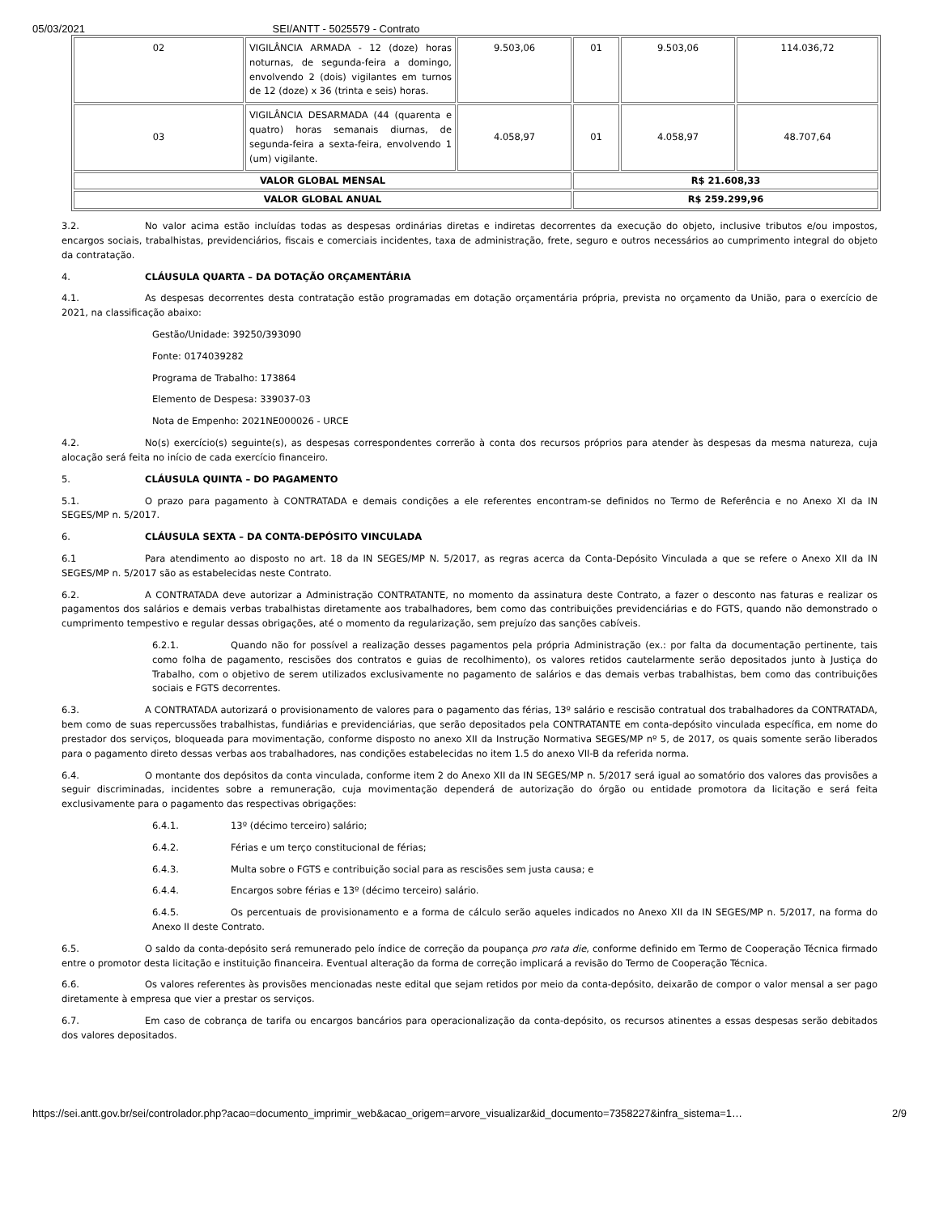05/03/2021 SEI/ANTT - 5025579 - Contrato
| 02 | VIGILÂNCIA ARMADA - 12 (doze) horas noturnas, de segunda-feira a domingo, envolvendo 2 (dois) vigilantes em turnos de 12 (doze) x 36 (trinta e seis) horas. | 9.503,06 | 01 | 9.503,06 | 114.036,72 |
| 03 | VIGILÂNCIA DESARMADA (44 (quarenta e quatro) horas semanais diurnas, de segunda-feira a sexta-feira, envolvendo 1 (um) vigilante. | 4.058,97 | 01 | 4.058,97 | 48.707,64 |
| VALOR GLOBAL MENSAL | | | R$ 21.608,33 | | |
| VALOR GLOBAL ANUAL | | | R$ 259.299,96 | | |
3.2. No valor acima estão incluídas todas as despesas ordinárias diretas e indiretas decorrentes da execução do objeto, inclusive tributos e/ou impostos, encargos sociais, trabalhistas, previdenciários, fiscais e comerciais incidentes, taxa de administração, frete, seguro e outros necessários ao cumprimento integral do objeto da contratação.
4. CLÁUSULA QUARTA – DA DOTAÇÃO ORÇAMENTÁRIA
4.1. As despesas decorrentes desta contratação estão programadas em dotação orçamentária própria, prevista no orçamento da União, para o exercício de 2021, na classificação abaixo:
Gestão/Unidade: 39250/393090
Fonte: 0174039282
Programa de Trabalho: 173864
Elemento de Despesa: 339037-03
Nota de Empenho: 2021NE000026 - URCE
4.2. No(s) exercício(s) seguinte(s), as despesas correspondentes correrão à conta dos recursos próprios para atender às despesas da mesma natureza, cuja alocação será feita no início de cada exercício financeiro.
5. CLÁUSULA QUINTA – DO PAGAMENTO
5.1. O prazo para pagamento à CONTRATADA e demais condições a ele referentes encontram-se definidos no Termo de Referência e no Anexo XI da IN SEGES/MP n. 5/2017.
6. CLÁUSULA SEXTA – DA CONTA-DEPÓSITO VINCULADA
6.1 Para atendimento ao disposto no art. 18 da IN SEGES/MP N. 5/2017, as regras acerca da Conta-Depósito Vinculada a que se refere o Anexo XII da IN SEGES/MP n. 5/2017 são as estabelecidas neste Contrato.
6.2. A CONTRATADA deve autorizar a Administração CONTRATANTE, no momento da assinatura deste Contrato, a fazer o desconto nas faturas e realizar os pagamentos dos salários e demais verbas trabalhistas diretamente aos trabalhadores, bem como das contribuições previdenciárias e do FGTS, quando não demonstrado o cumprimento tempestivo e regular dessas obrigações, até o momento da regularização, sem prejuízo das sanções cabíveis.
6.2.1. Quando não for possível a realização desses pagamentos pela própria Administração (ex.: por falta da documentação pertinente, tais como folha de pagamento, rescisões dos contratos e guias de recolhimento), os valores retidos cautelarmente serão depositados junto à Justiça do Trabalho, com o objetivo de serem utilizados exclusivamente no pagamento de salários e das demais verbas trabalhistas, bem como das contribuições sociais e FGTS decorrentes.
6.3. A CONTRATADA autorizará o provisionamento de valores para o pagamento das férias, 13º salário e rescisão contratual dos trabalhadores da CONTRATADA, bem como de suas repercussões trabalhistas, fundiárias e previdenciárias, que serão depositados pela CONTRATANTE em conta-depósito vinculada específica, em nome do prestador dos serviços, bloqueada para movimentação, conforme disposto no anexo XII da Instrução Normativa SEGES/MP nº 5, de 2017, os quais somente serão liberados para o pagamento direto dessas verbas aos trabalhadores, nas condições estabelecidas no item 1.5 do anexo VII-B da referida norma.
6.4. O montante dos depósitos da conta vinculada, conforme item 2 do Anexo XII da IN SEGES/MP n. 5/2017 será igual ao somatório dos valores das provisões a seguir discriminadas, incidentes sobre a remuneração, cuja movimentação dependerá de autorização do órgão ou entidade promotora da licitação e será feita exclusivamente para o pagamento das respectivas obrigações:
6.4.1. 13º (décimo terceiro) salário;
6.4.2. Férias e um terço constitucional de férias;
6.4.3. Multa sobre o FGTS e contribuição social para as rescisões sem justa causa; e
6.4.4. Encargos sobre férias e 13º (décimo terceiro) salário.
6.4.5. Os percentuais de provisionamento e a forma de cálculo serão aqueles indicados no Anexo XII da IN SEGES/MP n. 5/2017, na forma do Anexo II deste Contrato.
6.5. O saldo da conta-depósito será remunerado pelo índice de correção da poupança pro rata die, conforme definido em Termo de Cooperação Técnica firmado entre o promotor desta licitação e instituição financeira. Eventual alteração da forma de correção implicará a revisão do Termo de Cooperação Técnica.
6.6. Os valores referentes às provisões mencionadas neste edital que sejam retidos por meio da conta-depósito, deixarão de compor o valor mensal a ser pago diretamente à empresa que vier a prestar os serviços.
6.7. Em caso de cobrança de tarifa ou encargos bancários para operacionalização da conta-depósito, os recursos atinentes a essas despesas serão debitados dos valores depositados.
https://sei.antt.gov.br/sei/controlador.php?acao=documento_imprimir_web&acao_origem=arvore_visualizar&id_documento=7358227&infra_sistema=1… 2/9